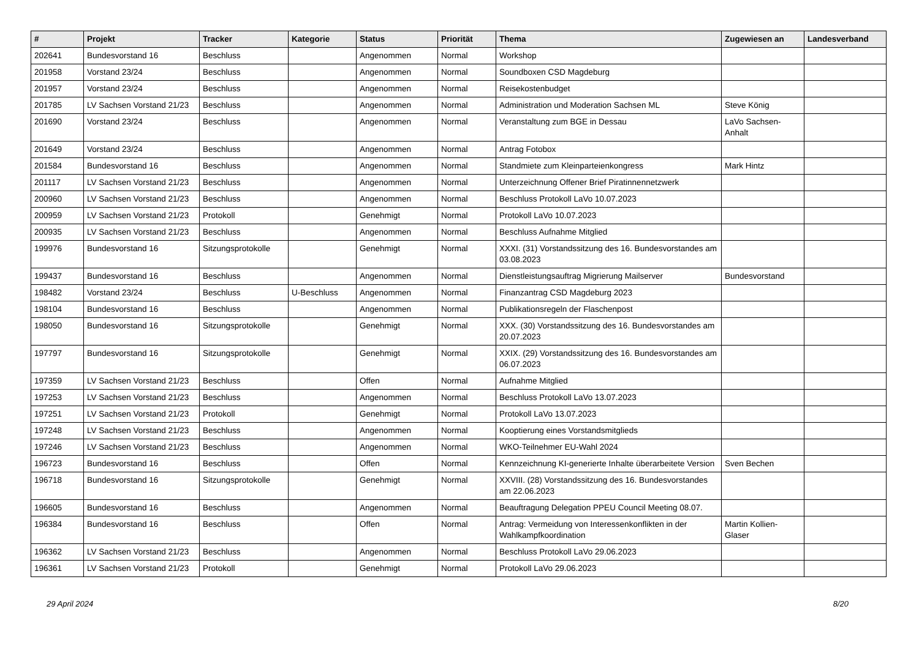| # | Projekt | Tracker | Kategorie | Status | Priorität | Thema | Zugewiesen an | Landesverband |
| --- | --- | --- | --- | --- | --- | --- | --- | --- |
| 202641 | Bundesvorstand 16 | Beschluss | | Angenommen | Normal | Workshop | | |
| 201958 | Vorstand 23/24 | Beschluss | | Angenommen | Normal | Soundboxen CSD Magdeburg | | |
| 201957 | Vorstand 23/24 | Beschluss | | Angenommen | Normal | Reisekostenbudget | | |
| 201785 | LV Sachsen Vorstand 21/23 | Beschluss | | Angenommen | Normal | Administration und Moderation Sachsen ML | Steve König | |
| 201690 | Vorstand 23/24 | Beschluss | | Angenommen | Normal | Veranstaltung zum BGE in Dessau | LaVo Sachsen-Anhalt | |
| 201649 | Vorstand 23/24 | Beschluss | | Angenommen | Normal | Antrag Fotobox | | |
| 201584 | Bundesvorstand 16 | Beschluss | | Angenommen | Normal | Standmiete zum Kleinparteienkongress | Mark Hintz | |
| 201117 | LV Sachsen Vorstand 21/23 | Beschluss | | Angenommen | Normal | Unterzeichnung Offener Brief Piratinnennetzwerk | | |
| 200960 | LV Sachsen Vorstand 21/23 | Beschluss | | Angenommen | Normal | Beschluss Protokoll LaVo 10.07.2023 | | |
| 200959 | LV Sachsen Vorstand 21/23 | Protokoll | | Genehmigt | Normal | Protokoll LaVo 10.07.2023 | | |
| 200935 | LV Sachsen Vorstand 21/23 | Beschluss | | Angenommen | Normal | Beschluss Aufnahme Mitglied | | |
| 199976 | Bundesvorstand 16 | Sitzungsprotokolle | | Genehmigt | Normal | XXXI. (31) Vorstandssitzung des 16. Bundesvorstandes am 03.08.2023 | | |
| 199437 | Bundesvorstand 16 | Beschluss | | Angenommen | Normal | Dienstleistungsauftrag Migrierung Mailserver | Bundesvorstand | |
| 198482 | Vorstand 23/24 | Beschluss | U-Beschluss | Angenommen | Normal | Finanzantrag CSD Magdeburg 2023 | | |
| 198104 | Bundesvorstand 16 | Beschluss | | Angenommen | Normal | Publikationsregeln der Flaschenpost | | |
| 198050 | Bundesvorstand 16 | Sitzungsprotokolle | | Genehmigt | Normal | XXX. (30) Vorstandssitzung des 16. Bundesvorstandes am 20.07.2023 | | |
| 197797 | Bundesvorstand 16 | Sitzungsprotokolle | | Genehmigt | Normal | XXIX. (29) Vorstandssitzung des 16. Bundesvorstandes am 06.07.2023 | | |
| 197359 | LV Sachsen Vorstand 21/23 | Beschluss | | Offen | Normal | Aufnahme Mitglied | | |
| 197253 | LV Sachsen Vorstand 21/23 | Beschluss | | Angenommen | Normal | Beschluss Protokoll LaVo 13.07.2023 | | |
| 197251 | LV Sachsen Vorstand 21/23 | Protokoll | | Genehmigt | Normal | Protokoll LaVo 13.07.2023 | | |
| 197248 | LV Sachsen Vorstand 21/23 | Beschluss | | Angenommen | Normal | Kooptierung eines Vorstandsmitglieds | | |
| 197246 | LV Sachsen Vorstand 21/23 | Beschluss | | Angenommen | Normal | WKO-Teilnehmer EU-Wahl 2024 | | |
| 196723 | Bundesvorstand 16 | Beschluss | | Offen | Normal | Kennzeichnung KI-generierte Inhalte überarbeitete Version | Sven Bechen | |
| 196718 | Bundesvorstand 16 | Sitzungsprotokolle | | Genehmigt | Normal | XXVIII. (28) Vorstandssitzung des 16. Bundesvorstandes am 22.06.2023 | | |
| 196605 | Bundesvorstand 16 | Beschluss | | Angenommen | Normal | Beauftragung Delegation PPEU Council Meeting 08.07. | | |
| 196384 | Bundesvorstand 16 | Beschluss | | Offen | Normal | Antrag: Vermeidung von Interessenkonflikten in der Wahlkampfkoordination | Martin Kollien-Glaser | |
| 196362 | LV Sachsen Vorstand 21/23 | Beschluss | | Angenommen | Normal | Beschluss Protokoll LaVo 29.06.2023 | | |
| 196361 | LV Sachsen Vorstand 21/23 | Protokoll | | Genehmigt | Normal | Protokoll LaVo 29.06.2023 | | |
29 April 2024 8/20